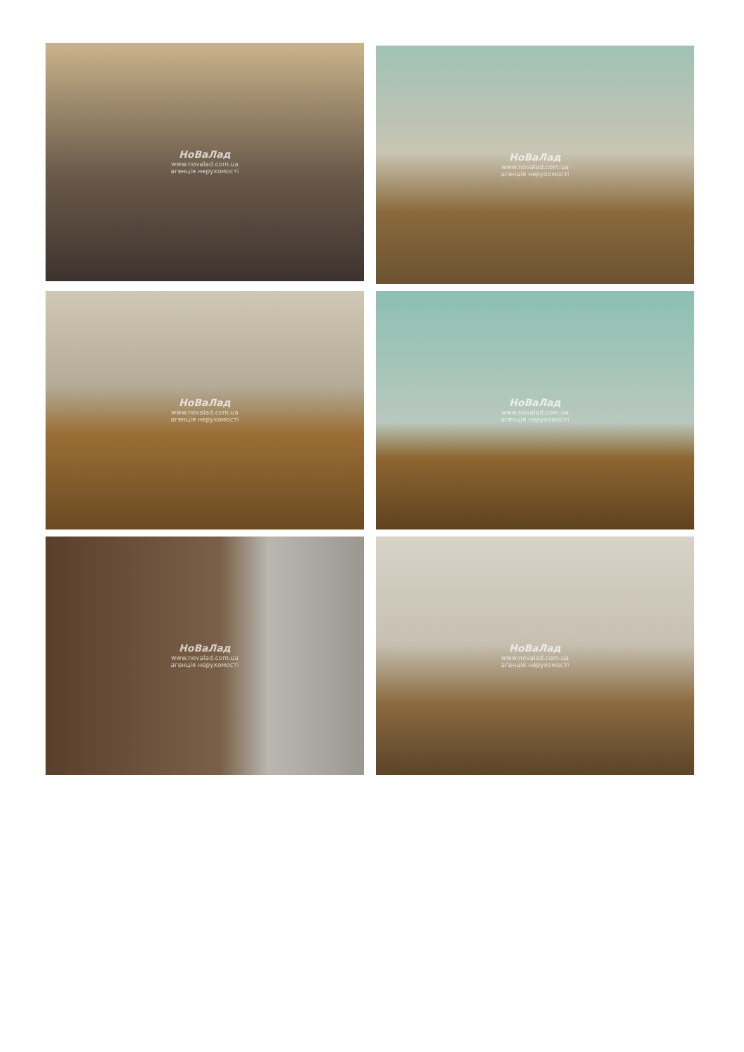НоВаЛад
www.novalad.com.ua
агенція нерухомості
НоВаЛад
www.novalad.com.ua
агенція нерухомості
НоВаЛад
www.novalad.com.ua
агенція нерухомості
НоВаЛад
www.novalad.com.ua
агенція нерухомості
НоВаЛад
www.novalad.com.ua
агенція нерухомості
НоВаЛад
www.novalad.com.ua
агенція нерухомості